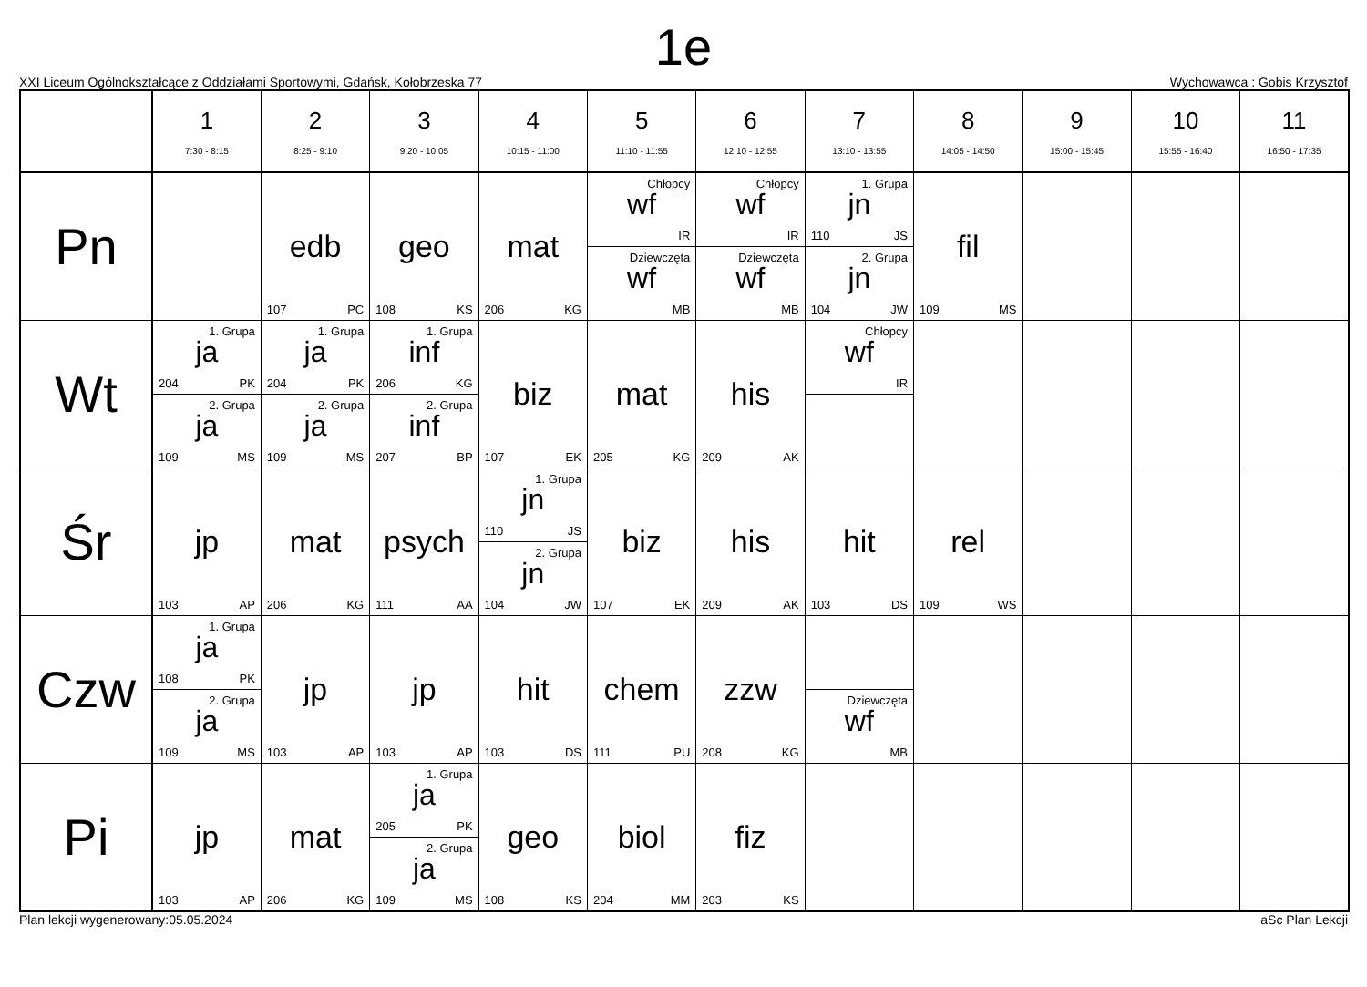1e
XXI Liceum Ogólnokształcące z Oddziałami Sportowymi, Gdańsk, Kołobrzeska 77 Wychowawca : Gobis Krzysztof
| | 1 7:30 - 8:15 | 2 8:25 - 9:10 | 3 9:20 - 10:05 | 4 10:15 - 11:00 | 5 11:10 - 11:55 | 6 12:10 - 12:55 | 7 13:10 - 13:55 | 8 14:05 - 14:50 | 9 15:00 - 15:45 | 10 15:55 - 16:40 | 11 16:50 - 17:35 |
| Pn | | edb 107 PC | geo 108 KS | mat 206 KG | Chłopcy wf IR Dziewczęta wf MB | Chłopcy wf IR Dziewczęta wf MB | 1. Grupa jn 110 JS 2. Grupa jn 104 JW | fil 109 MS | | | |
| Wt | 1. Grupa ja 204 PK 2. Grupa ja 109 MS | 1. Grupa ja 204 PK 2. Grupa ja 109 MS | 1. Grupa inf 206 KG 2. Grupa inf 207 BP | biz 107 EK | mat 205 KG | his 209 AK | Chłopcy wf IR | | | | |
| Śr | jp 103 AP | mat 206 KG | psych 111 AA | 1. Grupa jn 110 JS 2. Grupa jn 104 JW | biz 107 EK | his 209 AK | hit 103 DS | rel 109 WS | | | |
| Czw | 1. Grupa ja 108 PK 2. Grupa ja 109 MS | jp 103 AP | jp 103 AP | hit 103 DS | chem 111 PU | zzw 208 KG | Dziewczęta wf MB | | | | |
| Pi | jp 103 AP | mat 206 KG | 1. Grupa ja 205 PK 2. Grupa ja 109 MS | geo 108 KS | biol 204 MM | fiz 203 KS | | | | | |
Plan lekcji wygenerowany:05.05.2024 aSc Plan Lekcji